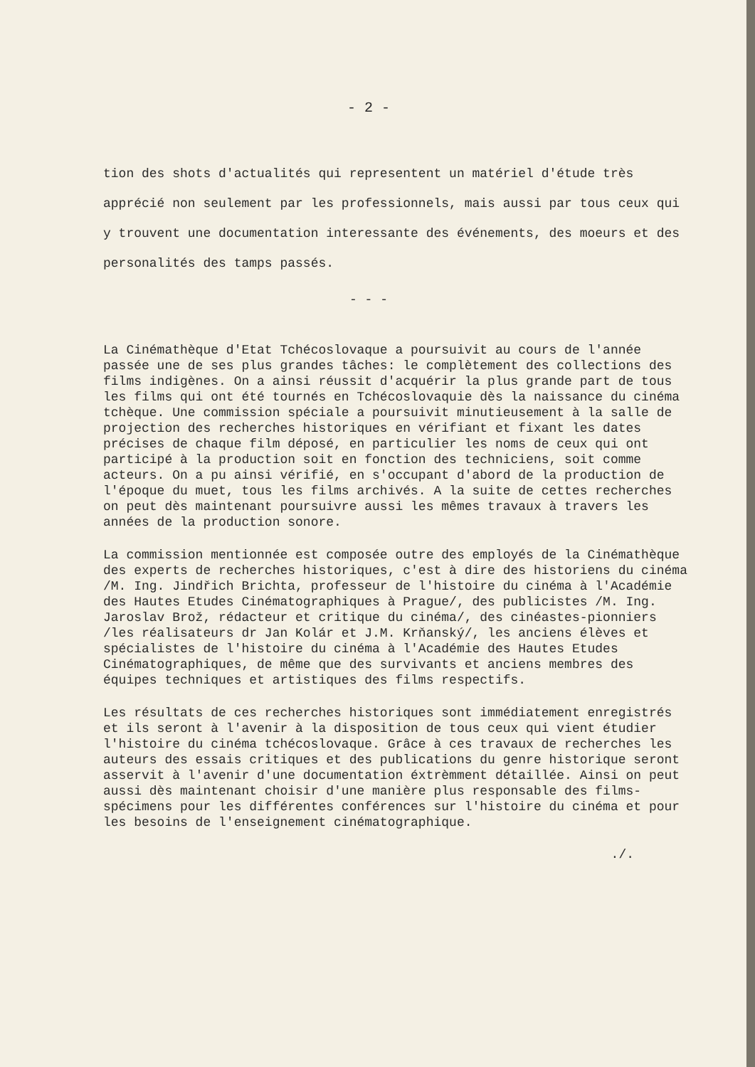- 2 -
tion des shots d'actualités qui representent un matériel d'étude très apprécié non seulement par les professionnels, mais aussi par tous ceux qui y trouvent une documentation interessante des événements, des moeurs et des personalités des tamps passés.
- - -
La Cinémathèque d'Etat Tchécoslovaque a poursuivit au cours de l'année passée une de ses plus grandes tâches: le complètement des collections des films indigènes. On a ainsi réussit d'acquérir la plus grande part de tous les films qui ont été tournés en Tchécoslovaquie dès la naissance du cinéma tchèque. Une commission spéciale a poursuivit minutieusement à la salle de projection des recherches historiques en vérifiant et fixant les dates précises de chaque film déposé, en particulier les noms de ceux qui ont participé à la production soit en fonction des techniciens, soit comme acteurs. On a pu ainsi vérifié, en s'occupant d'abord de la production de l'époque du muet, tous les films archivés. A la suite de cettes recherches on peut dès maintenant poursuivre aussi les mêmes travaux à travers les années de la production sonore.
La commission mentionnée est composée outre des employés de la Cinémathèque des experts de recherches historiques, c'est à dire des historiens du cinéma /M. Ing. Jindřich Brichta, professeur de l'histoire du cinéma à l'Académie des Hautes Etudes Cinématographiques à Prague/, des publicistes /M. Ing. Jaroslav Brož, rédacteur et critique du cinéma/, des cinéastes-pionniers /les réalisateurs dr Jan Kolár et J.M. Krňanský/, les anciens élèves et spécialistes de l'histoire du cinéma à l'Académie des Hautes Etudes Cinématographiques, de même que des survivants et anciens membres des équipes techniques et artistiques des films respectifs.
Les résultats de ces recherches historiques sont immédiatement enregistrés et ils seront à l'avenir à la disposition de tous ceux qui vient étudier l'histoire du cinéma tchécoslovaque. Grâce à ces travaux de recherches les auteurs des essais critiques et des publications du genre historique seront asservit à l'avenir d'une documentation éxtrèmment détaillée. Ainsi on peut aussi dès maintenant choisir d'une manière plus responsable des films-spécimens pour les différentes conférences sur l'histoire du cinéma et pour les besoins de l'enseignement cinématographique.
./.